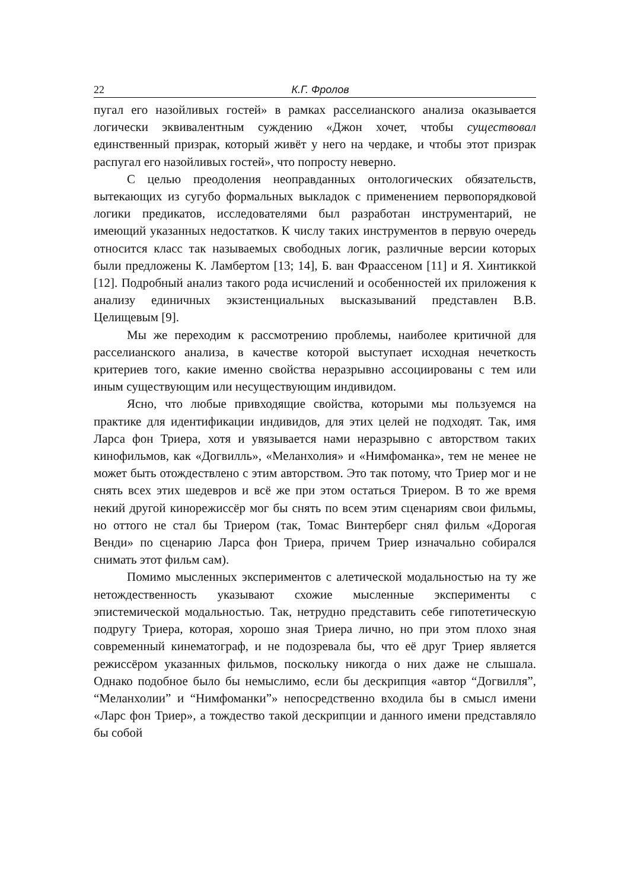22 К.Г. Фролов
пугал его назойливых гостей» в рамках расселианского анализа оказывается логически эквивалентным суждению «Джон хочет, чтобы существовал единственный призрак, который живёт у него на чердаке, и чтобы этот призрак распугал его назойливых гостей», что попросту неверно.
С целью преодоления неоправданных онтологических обязательств, вытекающих из сугубо формальных выкладок с применением первопорядковой логики предикатов, исследователями был разработан инструментарий, не имеющий указанных недостатков. К числу таких инструментов в первую очередь относится класс так называемых свободных логик, различные версии которых были предложены К. Ламбертом [13; 14], Б. ван Фраассеном [11] и Я. Хинтиккой [12]. Подробный анализ такого рода исчислений и особенностей их приложения к анализу единичных экзистенциальных высказываний представлен В.В. Целищевым [9].
Мы же переходим к рассмотрению проблемы, наиболее критичной для расселианского анализа, в качестве которой выступает исходная нечеткость критериев того, какие именно свойства неразрывно ассоциированы с тем или иным существующим или несуществующим индивидом.
Ясно, что любые привходящие свойства, которыми мы пользуемся на практике для идентификации индивидов, для этих целей не подходят. Так, имя Ларса фон Триера, хотя и увязывается нами неразрывно с авторством таких кинофильмов, как «Догвилль», «Меланхолия» и «Нимфоманка», тем не менее не может быть отождествлено с этим авторством. Это так потому, что Триер мог и не снять всех этих шедевров и всё же при этом остаться Триером. В то же время некий другой кинорежиссёр мог бы снять по всем этим сценариям свои фильмы, но оттого не стал бы Триером (так, Томас Винтерберг снял фильм «Дорогая Венди» по сценарию Ларса фон Триера, причем Триер изначально собирался снимать этот фильм сам).
Помимо мысленных экспериментов с алетической модальностью на ту же нетождественность указывают схожие мысленные эксперименты с эпистемической модальностью. Так, нетрудно представить себе гипотетическую подругу Триера, которая, хорошо зная Триера лично, но при этом плохо зная современный кинематограф, и не подозревала бы, что её друг Триер является режиссёром указанных фильмов, поскольку никогда о них даже не слышала. Однако подобное было бы немыслимо, если бы дескрипция «автор “Догвилля”, “Меланхолии” и “Нимфоманки”» непосредственно входила бы в смысл имени «Ларс фон Триер», а тождество такой дескрипции и данного имени представляло бы собой